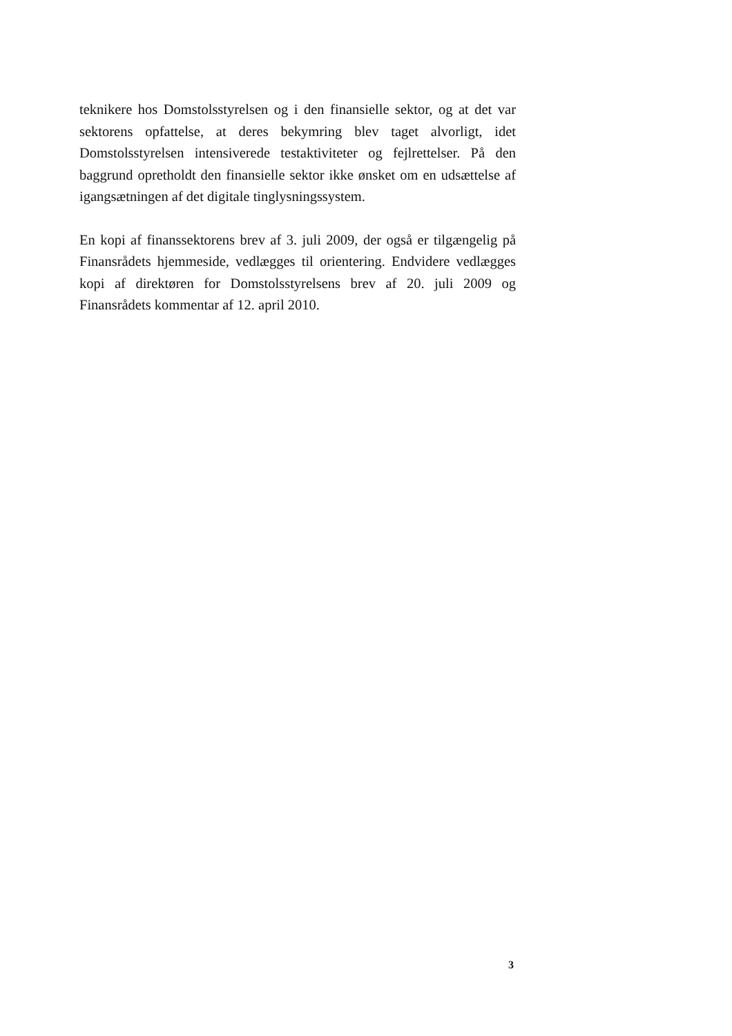teknikere hos Domstolsstyrelsen og i den finansielle sektor, og at det var sektorens opfattelse, at deres bekymring blev taget alvorligt, idet Domstolsstyrelsen intensiverede testaktiviteter og fejlrettelser. På den baggrund opretholdt den finansielle sektor ikke ønsket om en udsættelse af igangsætningen af det digitale tinglysningssystem.
En kopi af finanssektorens brev af 3. juli 2009, der også er tilgængelig på Finansrådets hjemmeside, vedlægges til orientering. Endvidere vedlægges kopi af direktøren for Domstolsstyrelsens brev af 20. juli 2009 og Finansrådets kommentar af 12. april 2010.
3